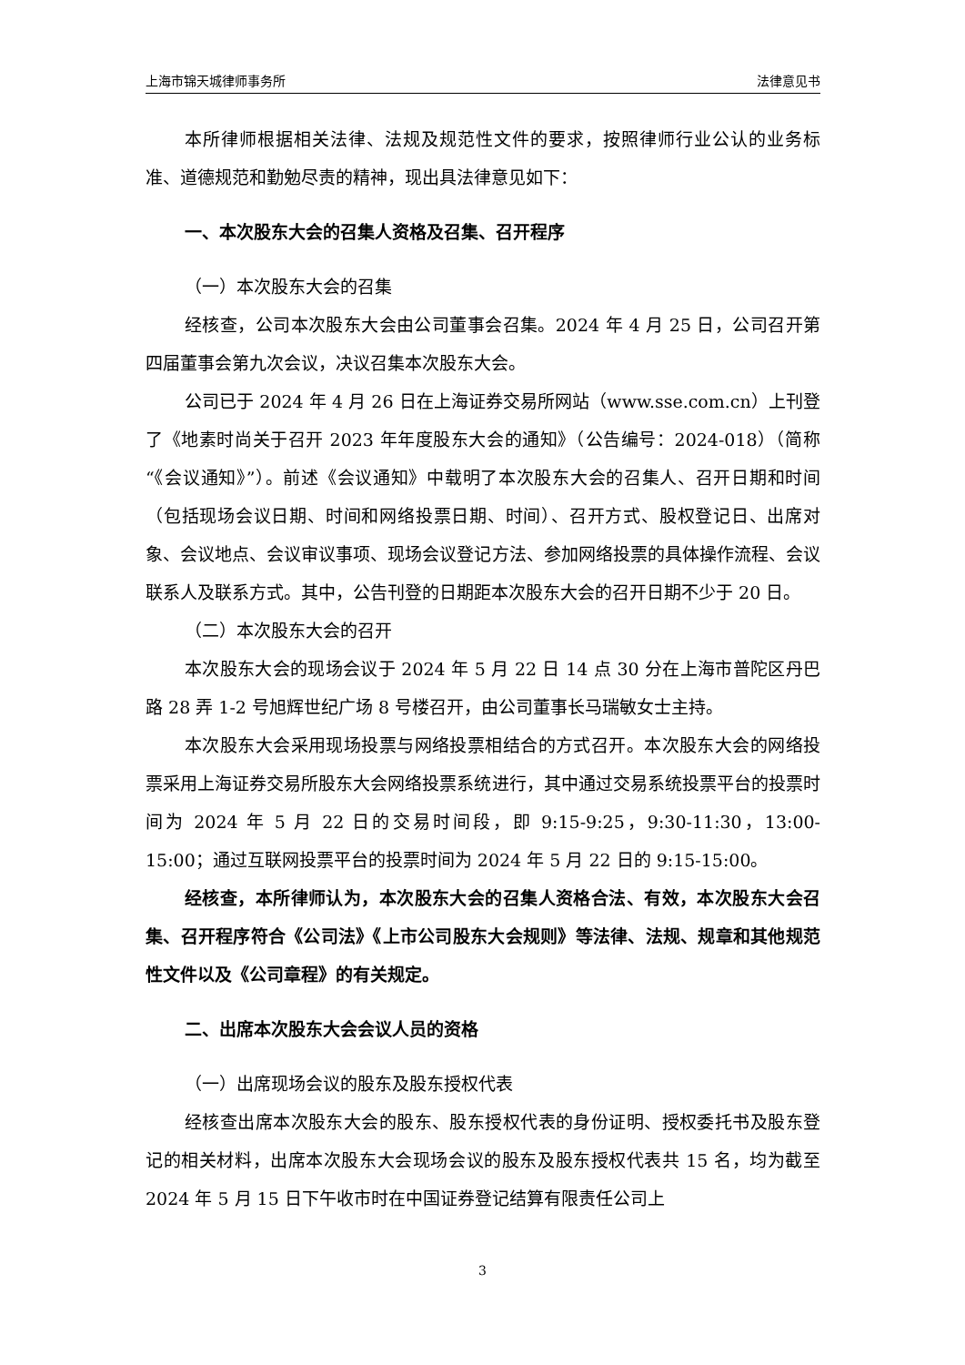上海市锦天城律师事务所 法律意见书
本所律师根据相关法律、法规及规范性文件的要求，按照律师行业公认的业务标准、道德规范和勤勉尽责的精神，现出具法律意见如下：
一、本次股东大会的召集人资格及召集、召开程序
（一）本次股东大会的召集
经核查，公司本次股东大会由公司董事会召集。2024 年 4 月 25 日，公司召开第四届董事会第九次会议，决议召集本次股东大会。
公司已于 2024 年 4 月 26 日在上海证券交易所网站（www.sse.com.cn）上刊登了《地素时尚关于召开 2023 年年度股东大会的通知》（公告编号：2024-018）（简称“《会议通知》”）。前述《会议通知》中载明了本次股东大会的召集人、召开日期和时间（包括现场会议日期、时间和网络投票日期、时间）、召开方式、股权登记日、出席对象、会议地点、会议审议事项、现场会议登记方法、参加网络投票的具体操作流程、会议联系人及联系方式。其中，公告刊登的日期距本次股东大会的召开日期不少于 20 日。
（二）本次股东大会的召开
本次股东大会的现场会议于 2024 年 5 月 22 日 14 点 30 分在上海市普陀区丹巴路 28 弄 1-2 号旭辉世纪广场 8 号楼召开，由公司董事长马瑞敏女士主持。
本次股东大会采用现场投票与网络投票相结合的方式召开。本次股东大会的网络投票采用上海证券交易所股东大会网络投票系统进行，其中通过交易系统投票平台的投票时间为 2024 年 5 月 22 日的交易时间段，即 9:15-9:25，9:30-11:30，13:00-15:00；通过互联网投票平台的投票时间为 2024 年 5 月 22 日的 9:15-15:00。
经核查，本所律师认为，本次股东大会的召集人资格合法、有效，本次股东大会召集、召开程序符合《公司法》《上市公司股东大会规则》等法律、法规、规章和其他规范性文件以及《公司章程》的有关规定。
二、出席本次股东大会会议人员的资格
（一）出席现场会议的股东及股东授权代表
经核查出席本次股东大会的股东、股东授权代表的身份证明、授权委托书及股东登记的相关材料，出席本次股东大会现场会议的股东及股东授权代表共 15 名，均为截至 2024 年 5 月 15 日下午收市时在中国证券登记结算有限责任公司上
3